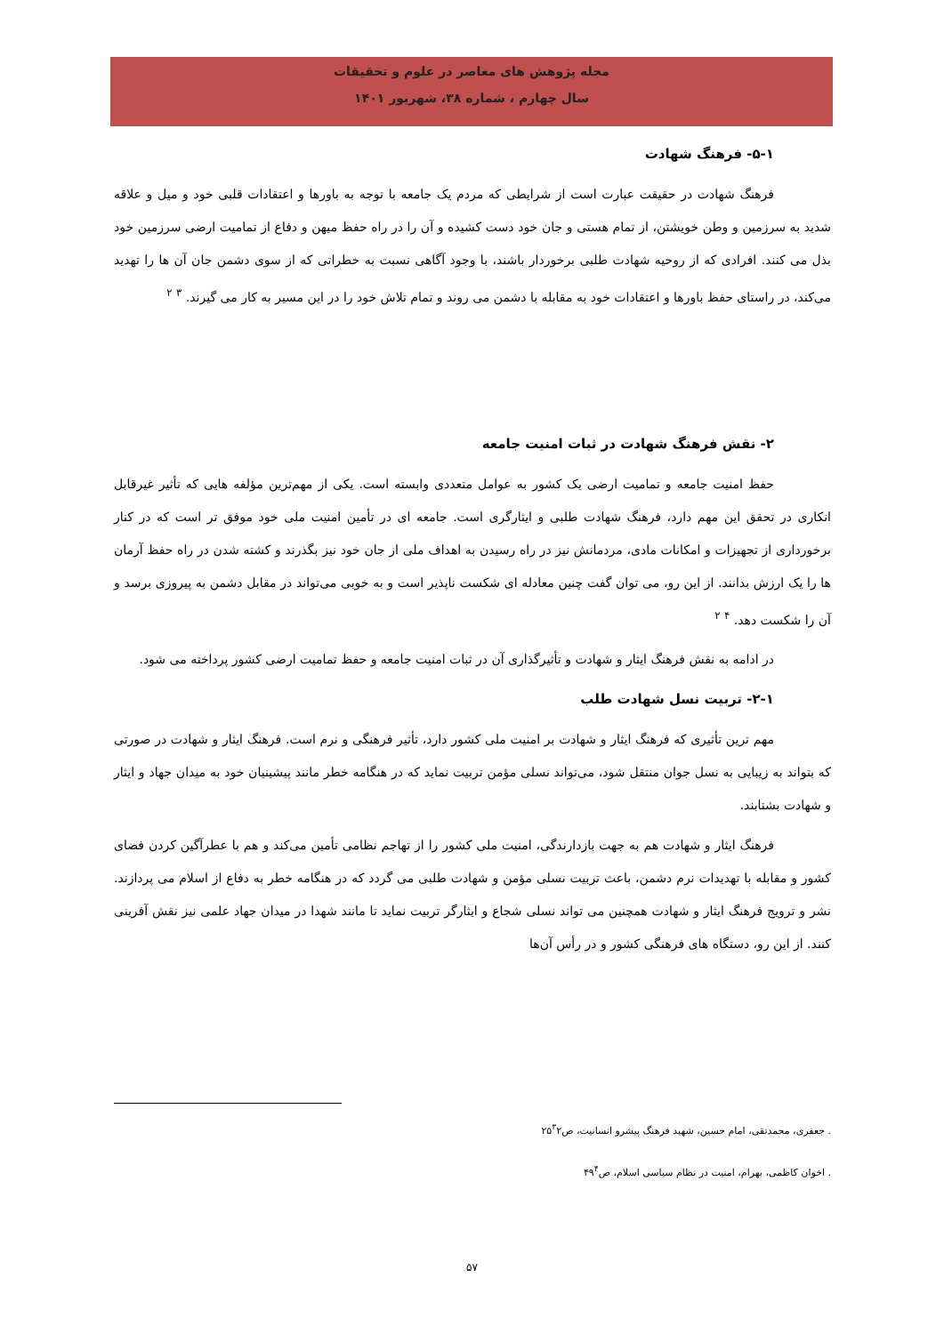مجله پژوهش های معاصر در علوم و تحقیقات
سال چهارم ، شماره ۳۸، شهریور ۱۴۰۱
۵-۱- فرهنگ شهادت
فرهنگ شهادت در حقیقت عبارت است از شرایطی که مردم یک جامعه با توجه به باورها و اعتقادات قلبی خود و میل و علاقه شدید به سرزمین و وطن خویشتن، از تمام هستی و جان خود دست کشیده و آن را در راه حفظ میهن و دفاع از تمامیت ارضی سرزمین خود بذل می کنند. افرادی که از روحیه شهادت طلبی برخوردار باشند، با وجود آگاهی نسبت به خطراتی که از سوی دشمن جان آن ها را تهدید می‌کند، در راستای حفظ باورها و اعتقادات خود به مقابله با دشمن می روند و تمام تلاش خود را در این مسیر به کار می گیرند. <sup>۳</sup> <sup>۲</sup>
۲- نقش فرهنگ شهادت در ثبات امنیت جامعه
حفظ امنیت جامعه و تمامیت ارضی یک کشور به عوامل متعددی وابسته است. یکی از مهم‌ترین مؤلفه هایی که تأثیر غیرقابل انکاری در تحقق این مهم دارد، فرهنگ شهادت طلبی و ایثارگری است. جامعه ای در تأمین امنیت ملی خود موفق تر است که در کنار برخورداری از تجهیزات و امکانات مادی، مردمانش نیز در راه رسیدن به اهداف ملی از جان خود نیز بگذرند و کشته شدن در راه حفظ آرمان ها را یک ارزش بدانند. از این رو، می توان گفت چنین معادله ای شکست ناپذیر است و به خوبی می‌تواند در مقابل دشمن به پیروزی برسد و آن را شکست دهد. <sup>۴</sup> <sup>۲</sup>
در ادامه به نقش فرهنگ ایثار و شهادت و تأثیرگذاری آن در ثبات امنیت جامعه و حفظ تمامیت ارضی کشور پرداخته می شود.
۲-۱- تربیت نسل شهادت طلب
مهم ترین تأثیری که فرهنگ ایثار و شهادت بر امنیت ملی کشور دارد، تأثیر فرهنگی و نرم است. فرهنگ ایثار و شهادت در صورتی که بتواند به زیبایی به نسل جوان منتقل شود، می‌تواند نسلی مؤمن تربیت نماید که در هنگامه خطر مانند پیشینیان خود به میدان جهاد و ایثار و شهادت بشتابند.
فرهنگ ایثار و شهادت هم به جهت بازدارندگی، امنیت ملی کشور را از تهاجم نظامی تأمین می‌کند و هم با عطرآگین کردن فضای کشور و مقابله با تهدیدات نرم دشمن، باعث تربیت نسلی مؤمن و شهادت طلبی می گردد که در هنگامه خطر به دفاع از اسلام می پردازند. نشر و ترویج فرهنگ ایثار و شهادت همچنین می تواند نسلی شجاع و ایثارگر تربیت نماید تا مانند شهدا در میدان جهاد علمی نیز نقش آفرینی کنند. از این رو، دستگاه های فرهنگی کشور و در رأس آن‌ها
. جعفری، محمدتقی، امام حسین، شهید فرهنگ پیشرو انسانیت، ص۲۵<sup>۳</sup>۲
. اخوان کاظمی، بهرام، امنیت در نظام سیاسی اسلام، ص۴۹<sup>۴</sup>
۵۷